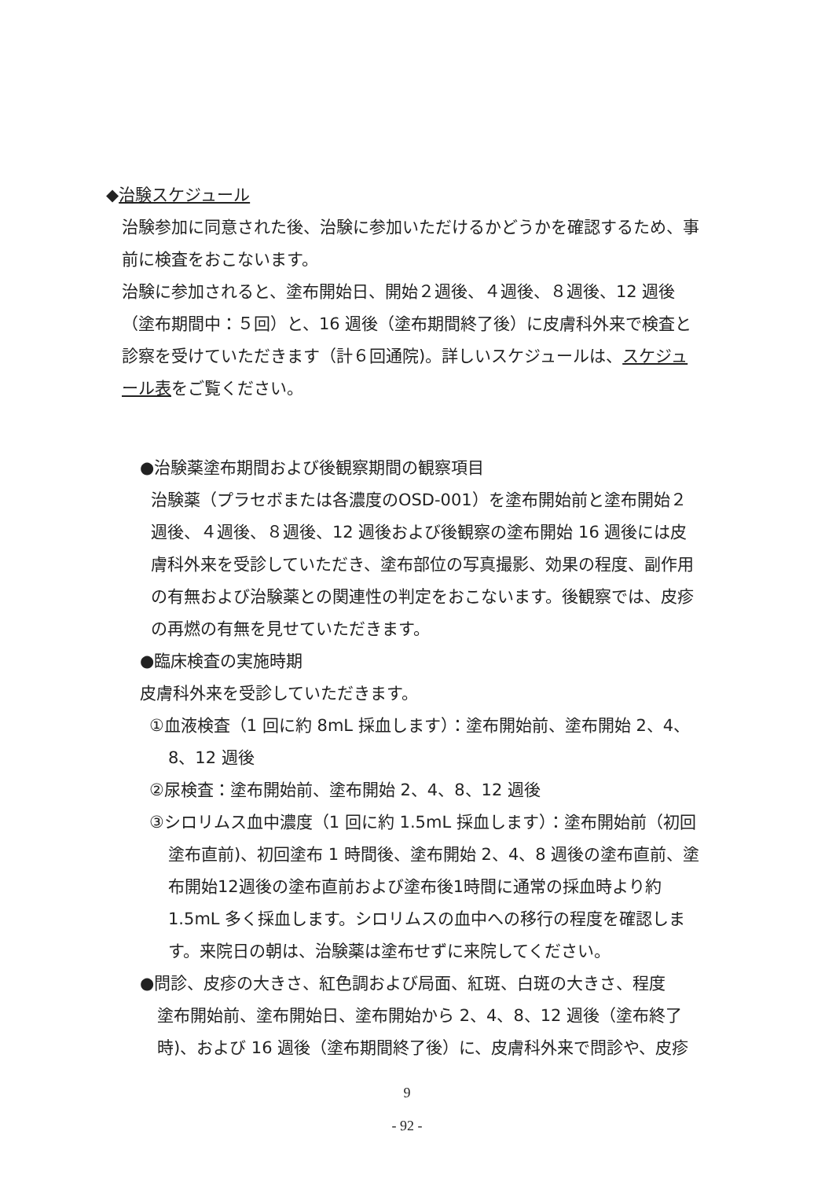◆治験スケジュール
治験参加に同意された後、治験に参加いただけるかどうかを確認するため、事前に検査をおこないます。
治験に参加されると、塗布開始日、開始２週後、４週後、８週後、12 週後（塗布期間中：５回）と、16 週後（塗布期間終了後）に皮膚科外来で検査と診察を受けていただきます（計６回通院)。詳しいスケジュールは、スケジュール表をご覧ください。
●治験薬塗布期間および後観察期間の観察項目
治験薬（プラセボまたは各濃度のOSD-001）を塗布開始前と塗布開始２週後、４週後、８週後、12 週後および後観察の塗布開始 16 週後には皮膚科外来を受診していただき、塗布部位の写真撮影、効果の程度、副作用の有無および治験薬との関連性の判定をおこないます。後観察では、皮疹の再燃の有無を見せていただきます。
●臨床検査の実施時期
皮膚科外来を受診していただきます。
①血液検査（1 回に約 8mL 採血します）：塗布開始前、塗布開始 2、4、8、12 週後
②尿検査：塗布開始前、塗布開始 2、4、8、12 週後
③シロリムス血中濃度（1 回に約 1.5mL 採血します）：塗布開始前（初回塗布直前)、初回塗布 1 時間後、塗布開始 2、4、8 週後の塗布直前、塗布開始12週後の塗布直前および塗布後1時間に通常の採血時より約1.5mL 多く採血します。シロリムスの血中への移行の程度を確認します。来院日の朝は、治験薬は塗布せずに来院してください。
●問診、皮疹の大きさ、紅色調および局面、紅斑、白斑の大きさ、程度
塗布開始前、塗布開始日、塗布開始から 2、4、8、12 週後（塗布終了時)、および 16 週後（塗布期間終了後）に、皮膚科外来で問診や、皮疹
9
- 92 -